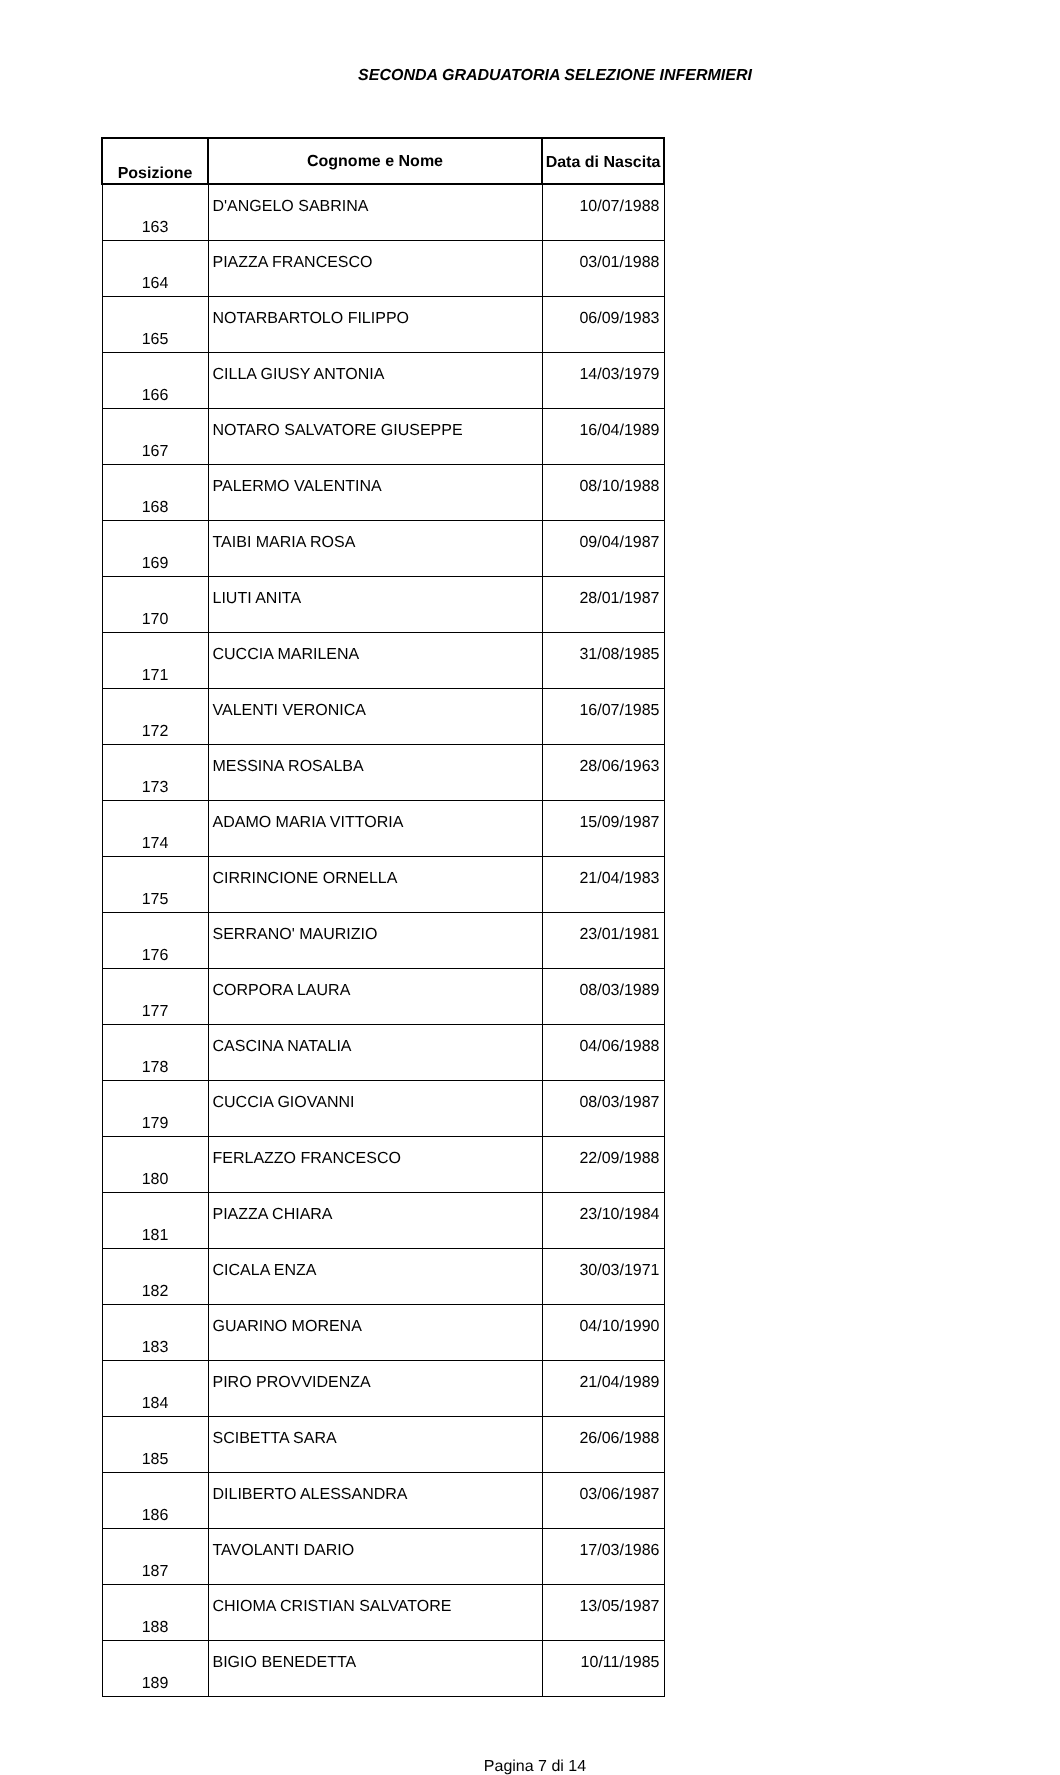SECONDA GRADUATORIA SELEZIONE INFERMIERI
| Posizione | Cognome e Nome | Data di Nascita |
| --- | --- | --- |
| 163 | D'ANGELO SABRINA | 10/07/1988 |
| 164 | PIAZZA FRANCESCO | 03/01/1988 |
| 165 | NOTARBARTOLO FILIPPO | 06/09/1983 |
| 166 | CILLA GIUSY ANTONIA | 14/03/1979 |
| 167 | NOTARO SALVATORE GIUSEPPE | 16/04/1989 |
| 168 | PALERMO VALENTINA | 08/10/1988 |
| 169 | TAIBI MARIA ROSA | 09/04/1987 |
| 170 | LIUTI ANITA | 28/01/1987 |
| 171 | CUCCIA MARILENA | 31/08/1985 |
| 172 | VALENTI VERONICA | 16/07/1985 |
| 173 | MESSINA ROSALBA | 28/06/1963 |
| 174 | ADAMO MARIA VITTORIA | 15/09/1987 |
| 175 | CIRRINCIONE ORNELLA | 21/04/1983 |
| 176 | SERRANO' MAURIZIO | 23/01/1981 |
| 177 | CORPORA LAURA | 08/03/1989 |
| 178 | CASCINA NATALIA | 04/06/1988 |
| 179 | CUCCIA GIOVANNI | 08/03/1987 |
| 180 | FERLAZZO FRANCESCO | 22/09/1988 |
| 181 | PIAZZA CHIARA | 23/10/1984 |
| 182 | CICALA ENZA | 30/03/1971 |
| 183 | GUARINO MORENA | 04/10/1990 |
| 184 | PIRO PROVVIDENZA | 21/04/1989 |
| 185 | SCIBETTA SARA | 26/06/1988 |
| 186 | DILIBERTO ALESSANDRA | 03/06/1987 |
| 187 | TAVOLANTI DARIO | 17/03/1986 |
| 188 | CHIOMA CRISTIAN SALVATORE | 13/05/1987 |
| 189 | BIGIO BENEDETTA | 10/11/1985 |
Pagina 7 di 14